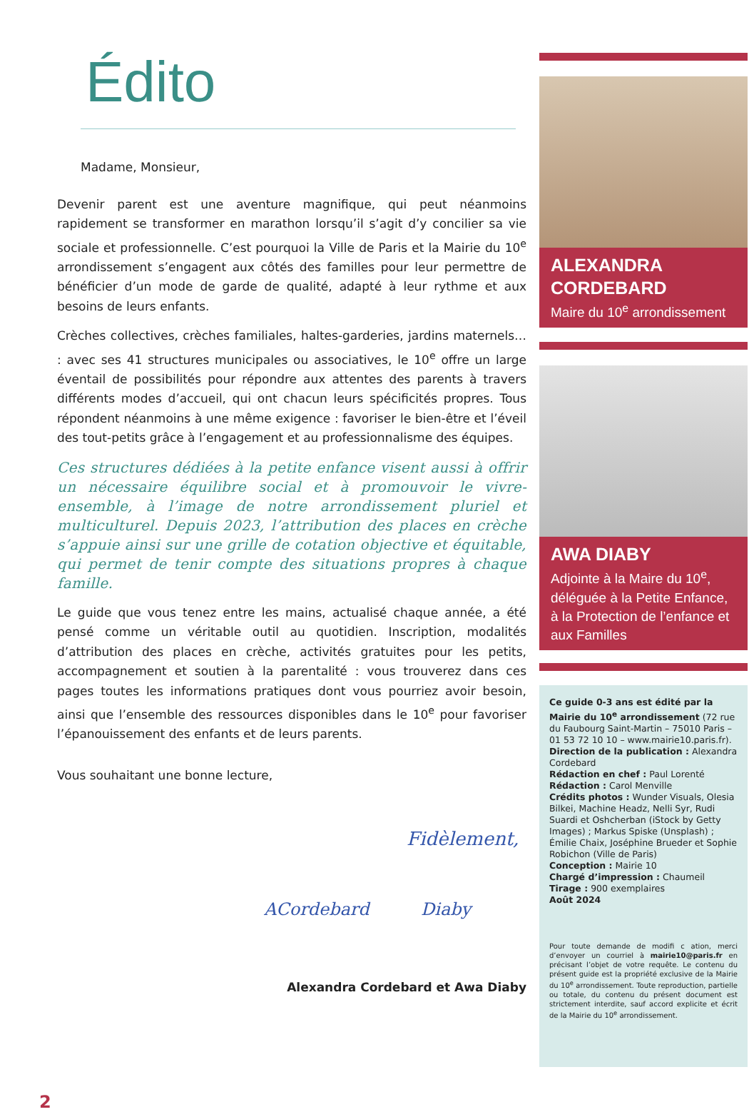Édito
Madame, Monsieur,
Devenir parent est une aventure magnifique, qui peut néanmoins rapidement se transformer en marathon lorsqu’il s’agit d’y concilier sa vie sociale et professionnelle. C’est pourquoi la Ville de Paris et la Mairie du 10<sup>e</sup> arrondissement s’engagent aux côtés des familles pour leur permettre de bénéficier d’un mode de garde de qualité, adapté à leur rythme et aux besoins de leurs enfants.
Crèches collectives, crèches familiales, haltes-garderies, jardins maternels… : avec ses 41 structures municipales ou associatives, le 10<sup>e</sup> offre un large éventail de possibilités pour répondre aux attentes des parents à travers différents modes d’accueil, qui ont chacun leurs spécificités propres. Tous répondent néanmoins à une même exigence : favoriser le bien-être et l’éveil des tout-petits grâce à l’engagement et au professionnalisme des équipes.
Ces structures dédiées à la petite enfance visent aussi à offrir un nécessaire équilibre social et à promouvoir le vivre-ensemble, à l’image de notre arrondissement pluriel et multiculturel. Depuis 2023, l’attribution des places en crèche s’appuie ainsi sur une grille de cotation objective et équitable, qui permet de tenir compte des situations propres à chaque famille.
Le guide que vous tenez entre les mains, actualisé chaque année, a été pensé comme un véritable outil au quotidien. Inscription, modalités d’attribution des places en crèche, activités gratuites pour les petits, accompagnement et soutien à la parentalité : vous trouverez dans ces pages toutes les informations pratiques dont vous pourriez avoir besoin, ainsi que l’ensemble des ressources disponibles dans le 10<sup>e</sup> pour favoriser l’épanouissement des enfants et de leurs parents.
Vous souhaitant une bonne lecture,
Fidèlement,
ACordebard Diaby
Alexandra Cordebard et Awa Diaby
ALEXANDRA CORDEBARD
Maire du 10<sup>e</sup> arrondissement
AWA DIABY
Adjointe à la Maire du 10<sup>e</sup>, déléguée à la Petite Enfance, à la Protection de l’enfance et aux Familles
Ce guide 0-3 ans est édité par la Mairie du 10<sup>e</sup> arrondissement (72 rue du Faubourg Saint-Martin – 75010 Paris – 01 53 72 10 10 – www.mairie10.paris.fr).
Direction de la publication : Alexandra Cordebard
Rédaction en chef : Paul Lorenté
Rédaction : Carol Menville
Crédits photos : Wunder Visuals, Olesia Bilkei, Machine Headz, Nelli Syr, Rudi Suardi et Oshcherban (iStock by Getty Images) ; Markus Spiske (Unsplash) ; Émilie Chaix, Joséphine Brueder et Sophie Robichon (Ville de Paris)
Conception : Mairie 10
Chargé d’impression : Chaumeil
Tirage : 900 exemplaires
Août 2024
Pour toute demande de modifi c ation, merci d’envoyer un courriel à mairie10@paris.fr en précisant l’objet de votre requête. Le contenu du présent guide est la propriété exclusive de la Mairie du 10<sup>e</sup> arrondissement. Toute reproduction, partielle ou totale, du contenu du présent document est strictement interdite, sauf accord explicite et écrit de la Mairie du 10<sup>e</sup> arrondissement.
2